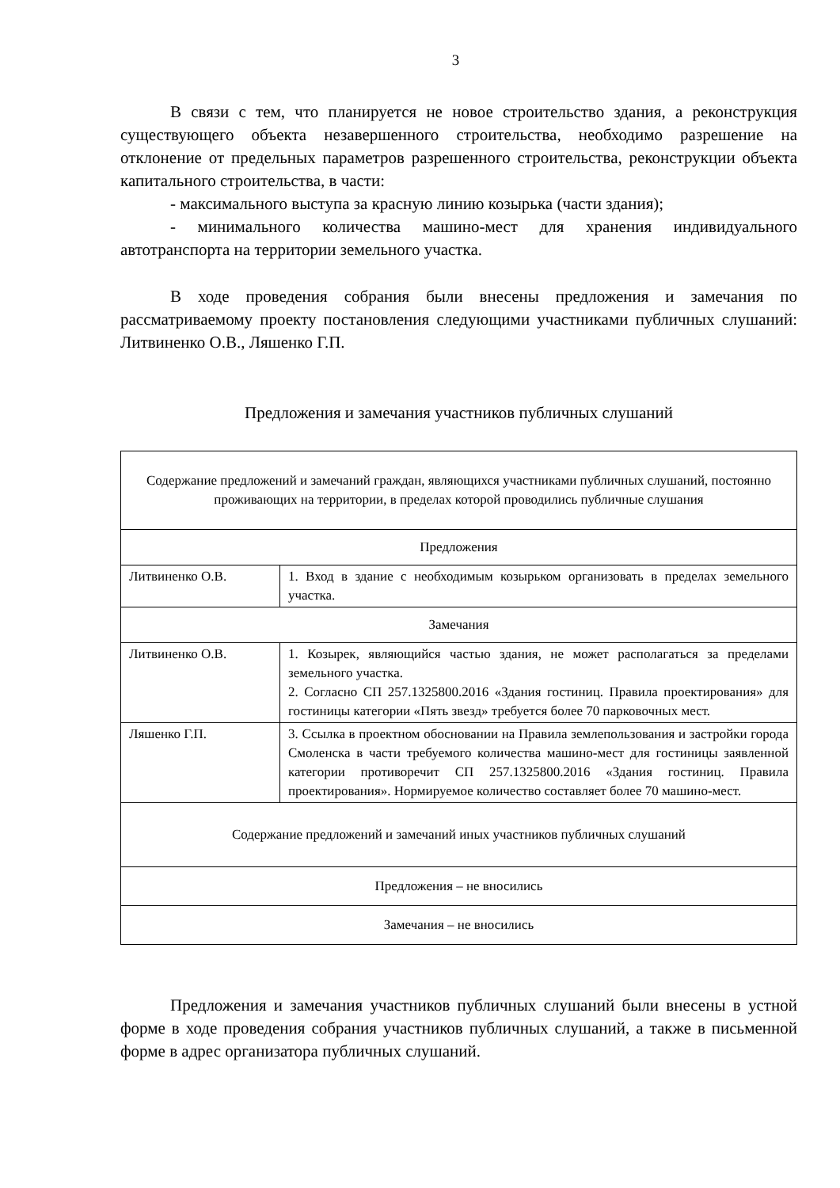3
В связи с тем, что планируется не новое строительство здания, а реконструкция существующего объекта незавершенного строительства, необходимо разрешение на отклонение от предельных параметров разрешенного строительства, реконструкции объекта капитального строительства, в части:
- максимального выступа за красную линию козырька (части здания);
- минимального количества машино-мест для хранения индивидуального автотранспорта на территории земельного участка.
В ходе проведения собрания были внесены предложения и замечания по рассматриваемому проекту постановления следующими участниками публичных слушаний: Литвиненко О.В., Ляшенко Г.П.
Предложения и замечания участников публичных слушаний
| Содержание предложений и замечаний граждан, являющихся участниками публичных слушаний, постоянно проживающих на территории, в пределах которой проводились публичные слушания | |
| Предложения | |
| Литвиненко О.В. | 1. Вход в здание с необходимым козырьком организовать в пределах земельного участка. |
| Замечания | |
| Литвиненко О.В. | 1. Козырек, являющийся частью здания, не может располагаться за пределами земельного участка. 2. Согласно СП 257.1325800.2016 «Здания гостиниц. Правила проектирования» для гостиницы категории «Пять звезд» требуется более 70 парковочных мест. |
| Ляшенко Г.П. | 3. Ссылка в проектном обосновании на Правила землепользования и застройки города Смоленска в части требуемого количества машино-мест для гостиницы заявленной категории противоречит СП 257.1325800.2016 «Здания гостиниц. Правила проектирования». Нормируемое количество составляет более 70 машино-мест. |
| Содержание предложений и замечаний иных участников публичных слушаний | |
| Предложения – не вносились | |
| Замечания – не вносились | |
Предложения и замечания участников публичных слушаний были внесены в устной форме в ходе проведения собрания участников публичных слушаний, а также в письменной форме в адрес организатора публичных слушаний.